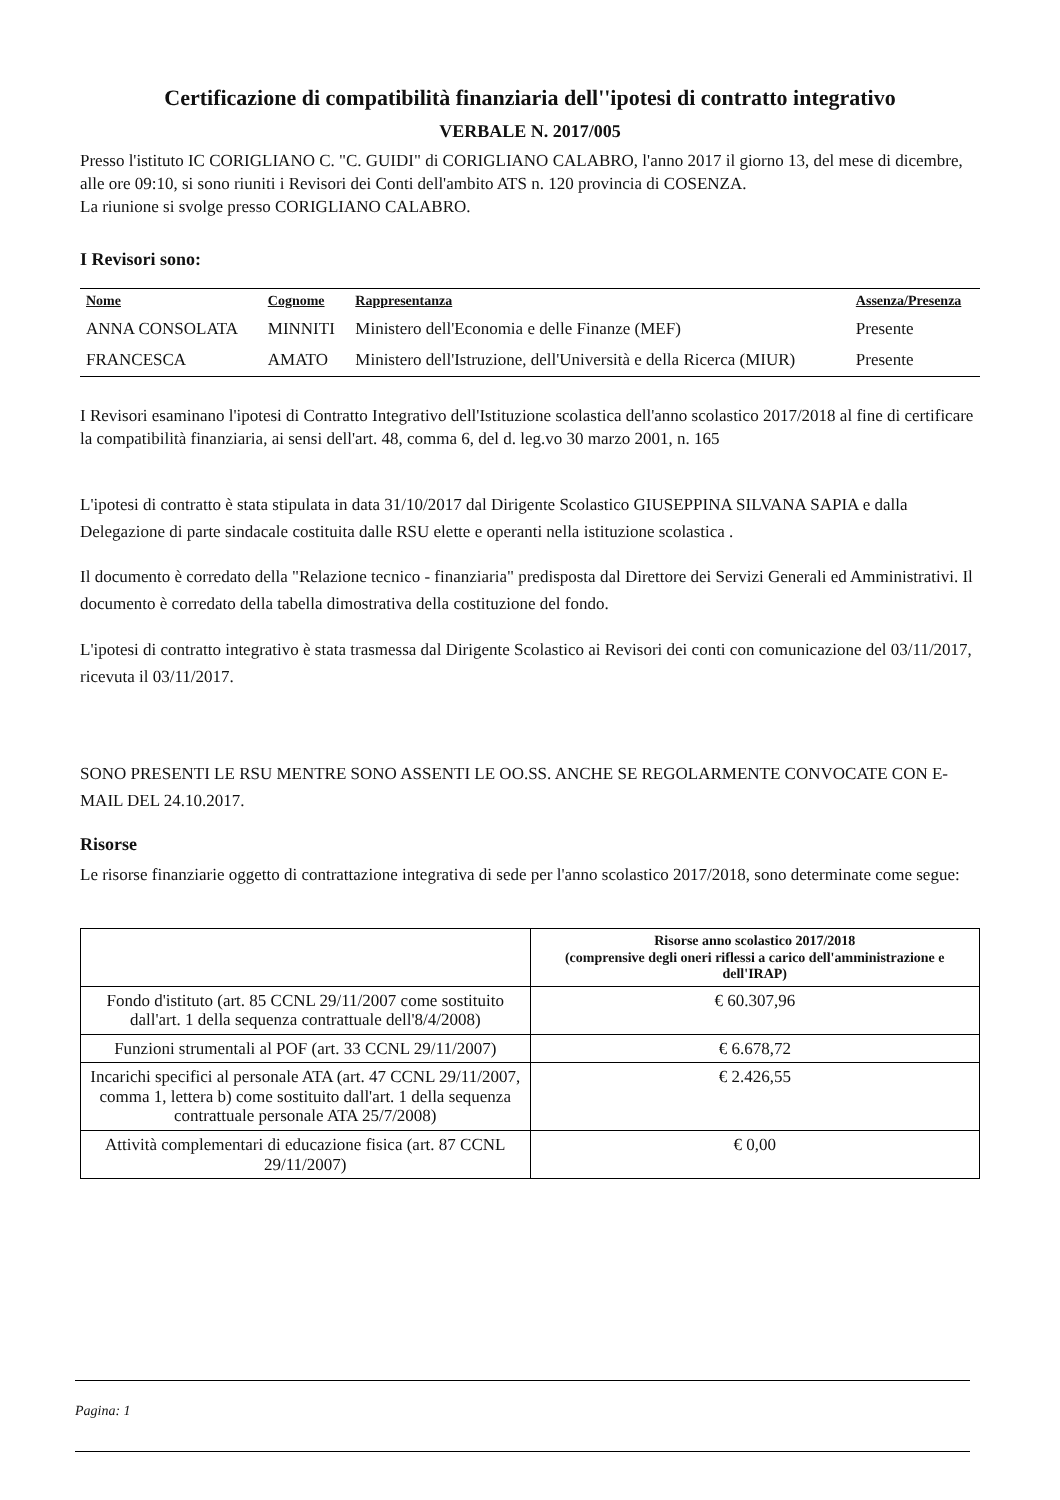Certificazione di compatibilità finanziaria dell''ipotesi di contratto integrativo
VERBALE N. 2017/005
Presso l'istituto IC CORIGLIANO C. "C. GUIDI" di CORIGLIANO CALABRO, l'anno 2017 il giorno 13, del mese di dicembre, alle ore 09:10, si sono riuniti i Revisori dei Conti dell'ambito ATS n. 120 provincia di COSENZA.
La riunione si svolge presso CORIGLIANO CALABRO.
I Revisori sono:
| Nome | Cognome | Rappresentanza | Assenza/Presenza |
| --- | --- | --- | --- |
| ANNA CONSOLATA | MINNITI | Ministero dell'Economia e delle Finanze (MEF) | Presente |
| FRANCESCA | AMATO | Ministero dell'Istruzione, dell'Università e della Ricerca (MIUR) | Presente |
I Revisori esaminano l'ipotesi di Contratto Integrativo dell'Istituzione scolastica dell'anno scolastico 2017/2018 al fine di certificare la compatibilità finanziaria, ai sensi dell'art. 48, comma 6, del d. leg.vo 30 marzo 2001, n. 165
L'ipotesi di contratto è stata stipulata in data 31/10/2017 dal Dirigente Scolastico GIUSEPPINA SILVANA SAPIA e dalla Delegazione di parte sindacale costituita dalle RSU elette e operanti nella istituzione scolastica .
Il documento è corredato della "Relazione tecnico - finanziaria" predisposta dal Direttore dei Servizi Generali ed Amministrativi. Il documento è corredato della tabella dimostrativa della costituzione del fondo.
L'ipotesi di contratto integrativo è stata trasmessa dal Dirigente Scolastico ai Revisori dei conti con comunicazione del 03/11/2017, ricevuta il 03/11/2017.
SONO PRESENTI LE RSU MENTRE SONO ASSENTI LE OO.SS. ANCHE SE REGOLARMENTE CONVOCATE CON E-MAIL DEL 24.10.2017.
Risorse
Le risorse finanziarie oggetto di contrattazione integrativa di sede per l'anno scolastico 2017/2018, sono determinate come segue:
| | Risorse anno scolastico 2017/2018 (comprensive degli oneri riflessi a carico dell'amministrazione e dell'IRAP) |
| --- | --- |
| Fondo d'istituto (art. 85 CCNL 29/11/2007 come sostituito dall'art. 1 della sequenza contrattuale dell'8/4/2008) | € 60.307,96 |
| Funzioni strumentali al POF (art. 33 CCNL 29/11/2007) | € 6.678,72 |
| Incarichi specifici al personale ATA (art. 47 CCNL 29/11/2007, comma 1, lettera b) come sostituito dall'art. 1 della sequenza contrattuale personale ATA 25/7/2008) | € 2.426,55 |
| Attività complementari di educazione fisica (art. 87 CCNL 29/11/2007) | € 0,00 |
Pagina: 1